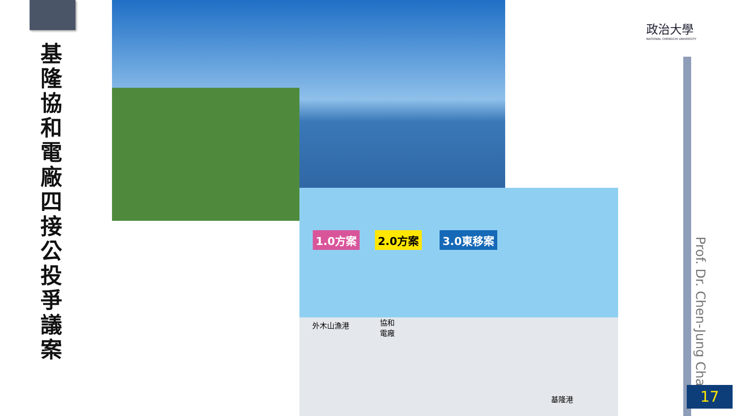基隆協和電廠四接公投爭議案
1.0方案 2.0方案 3.0東移案
外木山漁港
協和
電廠
基隆港
政治大學
NATIONAL CHENGCHI UNIVERSITY
Prof. Dr. Chen-Jung Chan
17